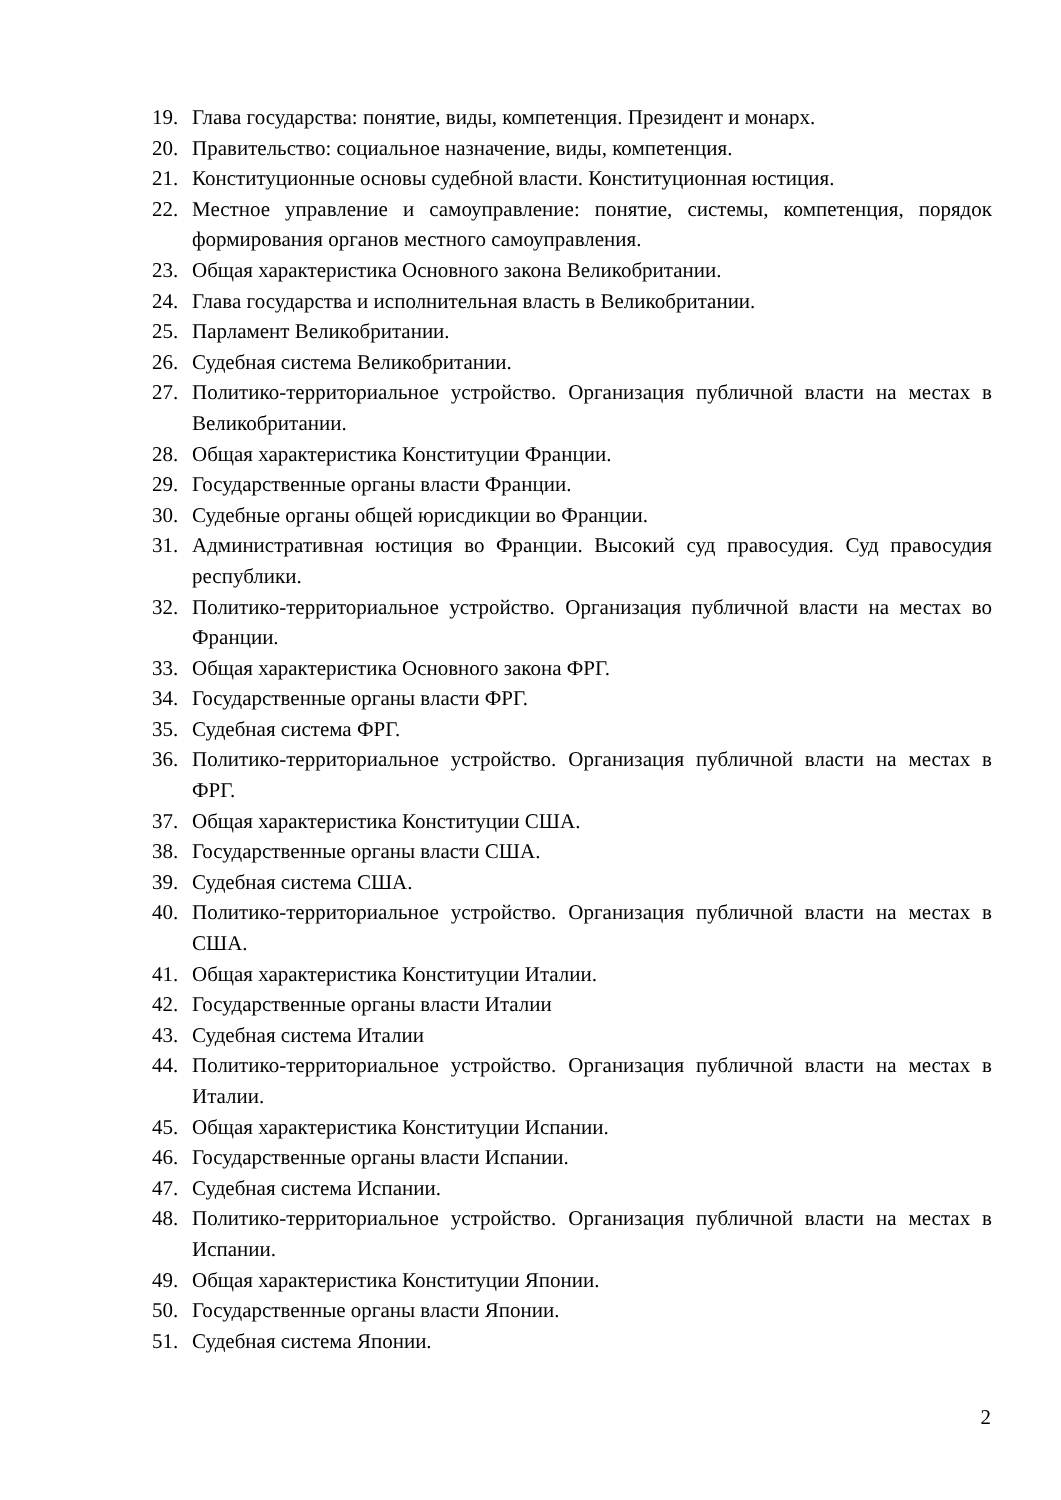19. Глава государства: понятие, виды, компетенция. Президент и монарх.
20. Правительство: социальное назначение, виды, компетенция.
21. Конституционные основы судебной власти. Конституционная юстиция.
22. Местное управление и самоуправление: понятие, системы, компетенция, порядок формирования органов местного самоуправления.
23. Общая характеристика Основного закона Великобритании.
24. Глава государства и исполнительная власть в Великобритании.
25. Парламент Великобритании.
26. Судебная система Великобритании.
27. Политико-территориальное устройство. Организация публичной власти на местах в Великобритании.
28. Общая характеристика Конституции Франции.
29. Государственные органы власти Франции.
30. Судебные органы общей юрисдикции во Франции.
31. Административная юстиция во Франции. Высокий суд правосудия. Суд правосудия республики.
32. Политико-территориальное устройство. Организация публичной власти на местах во Франции.
33. Общая характеристика Основного закона ФРГ.
34. Государственные органы власти ФРГ.
35. Судебная система ФРГ.
36. Политико-территориальное устройство. Организация публичной власти на местах в ФРГ.
37. Общая характеристика Конституции США.
38. Государственные органы власти США.
39. Судебная система США.
40. Политико-территориальное устройство. Организация публичной власти на местах в США.
41. Общая характеристика Конституции Италии.
42. Государственные органы власти Италии
43. Судебная система Италии
44. Политико-территориальное устройство. Организация публичной власти на местах в Италии.
45. Общая характеристика Конституции Испании.
46. Государственные органы власти Испании.
47. Судебная система Испании.
48. Политико-территориальное устройство. Организация публичной власти на местах в Испании.
49. Общая характеристика Конституции Японии.
50. Государственные органы власти Японии.
51. Судебная система Японии.
2